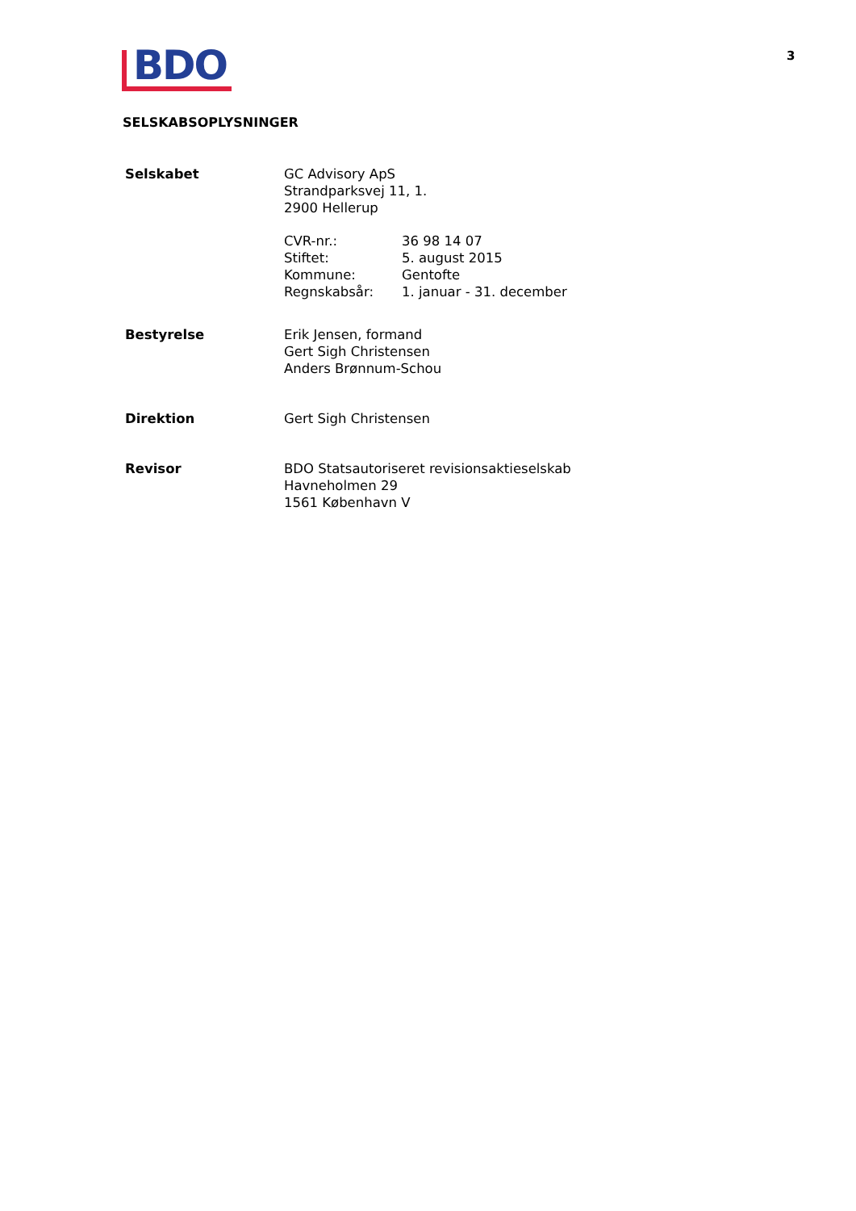BDO 3
SELSKABSOPLYSNINGER
Selskabet GC Advisory ApS
Strandparksvej 11, 1.
2900 Hellerup
CVR-nr.: 36 98 14 07
Stiftet: 5. august 2015
Kommune: Gentofte
Regnskabsår: 1. januar - 31. december
Bestyrelse Erik Jensen, formand
Gert Sigh Christensen
Anders Brønnum-Schou
Direktion Gert Sigh Christensen
Revisor BDO Statsautoriseret revisionsaktieselskab
Havneholmen 29
1561 København V